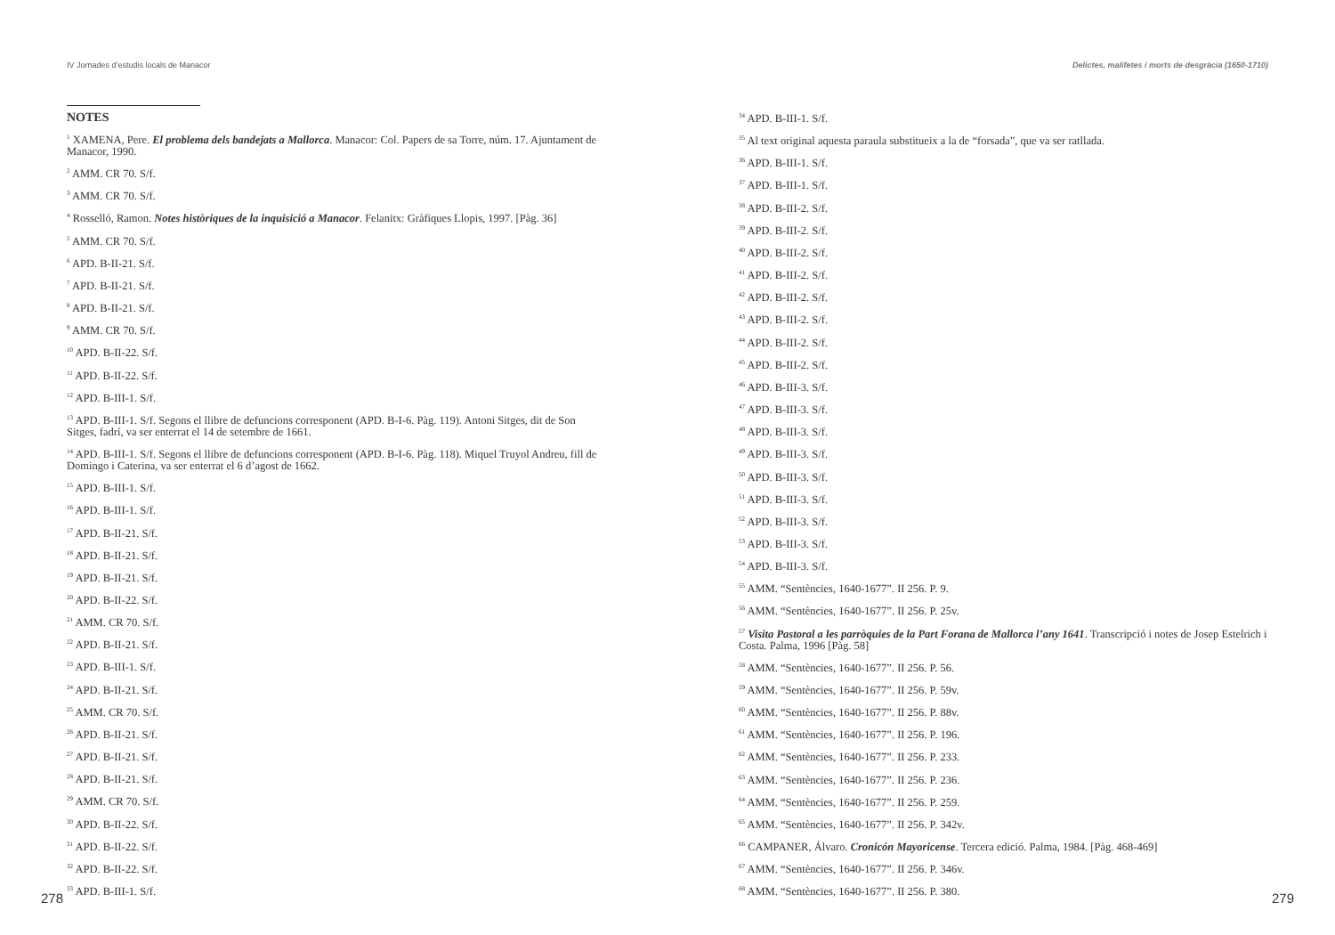IV Jornades d’estudis locals de Manacor
NOTES
<sup>1</sup> XAMENA, Pere. El problema dels bandejats a Mallorca. Manacor: Col. Papers de sa Torre, núm. 17. Ajuntament de Manacor, 1990.
<sup>2</sup> AMM. CR 70. S/f.
<sup>3</sup> AMM. CR 70. S/f.
<sup>4</sup> Rosselló, Ramon. Notes històriques de la inquisició a Manacor. Felanitx: Gràfiques Llopis, 1997. [Pàg. 36]
<sup>5</sup> AMM. CR 70. S/f.
<sup>6</sup> APD. B-II-21. S/f.
<sup>7</sup> APD. B-II-21. S/f.
<sup>8</sup> APD. B-II-21. S/f.
<sup>9</sup> AMM. CR 70. S/f.
<sup>10</sup> APD. B-II-22. S/f.
<sup>11</sup> APD. B-II-22. S/f.
<sup>12</sup> APD. B-III-1. S/f.
<sup>13</sup> APD. B-III-1. S/f. Segons el llibre de defuncions corresponent (APD. B-I-6. Pàg. 119). Antoni Sitges, dit de Son Sitges, fadrí, va ser enterrat el 14 de setembre de 1661.
<sup>14</sup> APD. B-III-1. S/f. Segons el llibre de defuncions corresponent (APD. B-I-6. Pàg. 118). Miquel Truyol Andreu, fill de Domingo i Caterina, va ser enterrat el 6 d’agost de 1662.
<sup>15</sup> APD. B-III-1. S/f.
<sup>16</sup> APD. B-III-1. S/f.
<sup>17</sup> APD. B-II-21. S/f.
<sup>18</sup> APD. B-II-21. S/f.
<sup>19</sup> APD. B-II-21. S/f.
<sup>20</sup> APD. B-II-22. S/f.
<sup>21</sup> AMM. CR 70. S/f.
<sup>22</sup> APD. B-II-21. S/f.
<sup>23</sup> APD. B-III-1. S/f.
<sup>24</sup> APD. B-II-21. S/f.
<sup>25</sup> AMM. CR 70. S/f.
<sup>26</sup> APD. B-II-21. S/f.
<sup>27</sup> APD. B-II-21. S/f.
<sup>28</sup> APD. B-II-21. S/f.
<sup>29</sup> AMM. CR 70. S/f.
<sup>30</sup> APD. B-II-22. S/f.
<sup>31</sup> APD. B-II-22. S/f.
<sup>32</sup> APD. B-II-22. S/f.
<sup>33</sup> APD. B-III-1. S/f.
278
Delictes, malifetes i morts de desgràcia (1650-1710)
<sup>34</sup> APD. B-III-1. S/f.
<sup>35</sup> Al text original aquesta paraula substitueix a la de “forsada”, que va ser ratllada.
<sup>36</sup> APD. B-III-1. S/f.
<sup>37</sup> APD. B-III-1. S/f.
<sup>38</sup> APD. B-III-2. S/f.
<sup>39</sup> APD. B-III-2. S/f.
<sup>40</sup> APD. B-III-2. S/f.
<sup>41</sup> APD. B-III-2. S/f.
<sup>42</sup> APD. B-III-2. S/f.
<sup>43</sup> APD. B-III-2. S/f.
<sup>44</sup> APD. B-III-2. S/f.
<sup>45</sup> APD. B-III-2. S/f.
<sup>46</sup> APD. B-III-3. S/f.
<sup>47</sup> APD. B-III-3. S/f.
<sup>48</sup> APD. B-III-3. S/f.
<sup>49</sup> APD. B-III-3. S/f.
<sup>50</sup> APD. B-III-3. S/f.
<sup>51</sup> APD. B-III-3. S/f.
<sup>52</sup> APD. B-III-3. S/f.
<sup>53</sup> APD. B-III-3. S/f.
<sup>54</sup> APD. B-III-3. S/f.
<sup>55</sup> AMM. “Sentències, 1640-1677”. II 256. P. 9.
<sup>56</sup> AMM. “Sentències, 1640-1677”. II 256. P. 25v.
<sup>57</sup> Visita Pastoral a les parròquies de la Part Forana de Mallorca l’any 1641. Transcripció i notes de Josep Estelrich i Costa. Palma, 1996 [Pàg. 58]
<sup>58</sup> AMM. “Sentències, 1640-1677”. II 256. P. 56.
<sup>59</sup> AMM. “Sentències, 1640-1677”. II 256. P. 59v.
<sup>60</sup> AMM. “Sentències, 1640-1677”. II 256. P. 88v.
<sup>61</sup> AMM. “Sentències, 1640-1677”. II 256. P. 196.
<sup>62</sup> AMM. “Sentències, 1640-1677”. II 256. P. 233.
<sup>63</sup> AMM. “Sentències, 1640-1677”. II 256. P. 236.
<sup>64</sup> AMM. “Sentències, 1640-1677”. II 256. P. 259.
<sup>65</sup> AMM. “Sentències, 1640-1677”. II 256. P. 342v.
<sup>66</sup> CAMPANER, Álvaro. Cronicón Mayoricense. Tercera edició. Palma, 1984. [Pàg. 468-469]
<sup>67</sup> AMM. “Sentències, 1640-1677”. II 256. P. 346v.
<sup>68</sup> AMM. “Sentències, 1640-1677”. II 256. P. 380.
279